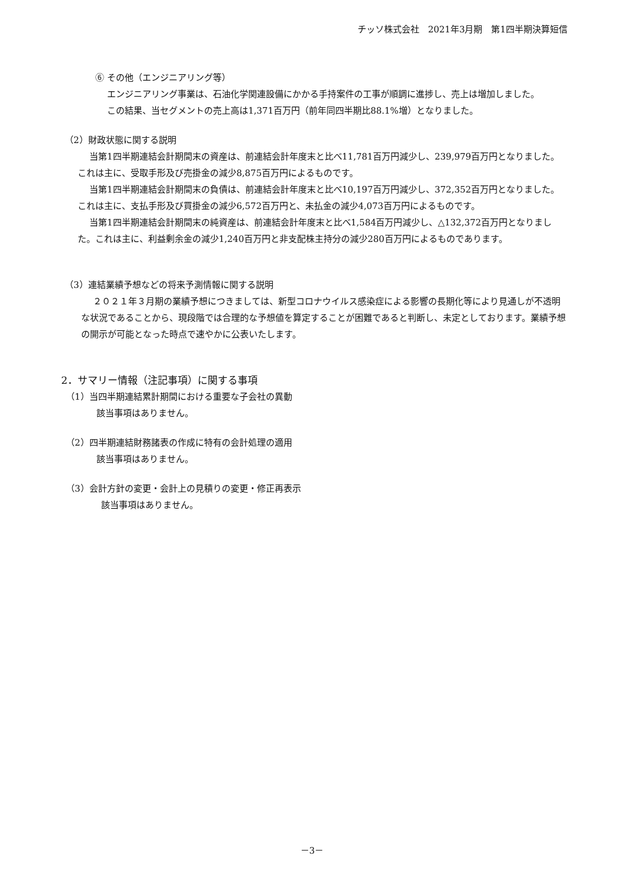チッソ株式会社　2021年3月期　第1四半期決算短信
⑥ その他（エンジニアリング等）
エンジニアリング事業は、石油化学関連設備にかかる手持案件の工事が順調に進捗し、売上は増加しました。
この結果、当セグメントの売上高は1,371百万円（前年同四半期比88.1%増）となりました。
（2）財政状態に関する説明
当第1四半期連結会計期間末の資産は、前連結会計年度末と比べ11,781百万円減少し、239,979百万円となりました。これは主に、受取手形及び売掛金の減少8,875百万円によるものです。
当第1四半期連結会計期間末の負債は、前連結会計年度末と比べ10,197百万円減少し、372,352百万円となりました。これは主に、支払手形及び買掛金の減少6,572百万円と、未払金の減少4,073百万円によるものです。
当第1四半期連結会計期間末の純資産は、前連結会計年度末と比べ1,584百万円減少し、△132,372百万円となりました。これは主に、利益剰余金の減少1,240百万円と非支配株主持分の減少280百万円によるものであります。
（3）連結業績予想などの将来予測情報に関する説明
２０２１年３月期の業績予想につきましては、新型コロナウイルス感染症による影響の長期化等により見通しが不透明な状況であることから、現段階では合理的な予想値を算定することが困難であると判断し、未定としております。業績予想の開示が可能となった時点で速やかに公表いたします。
2．サマリー情報（注記事項）に関する事項
（1）当四半期連結累計期間における重要な子会社の異動
該当事項はありません。
（2）四半期連結財務諸表の作成に特有の会計処理の適用
該当事項はありません。
（3）会計方針の変更・会計上の見積りの変更・修正再表示
該当事項はありません。
－3－